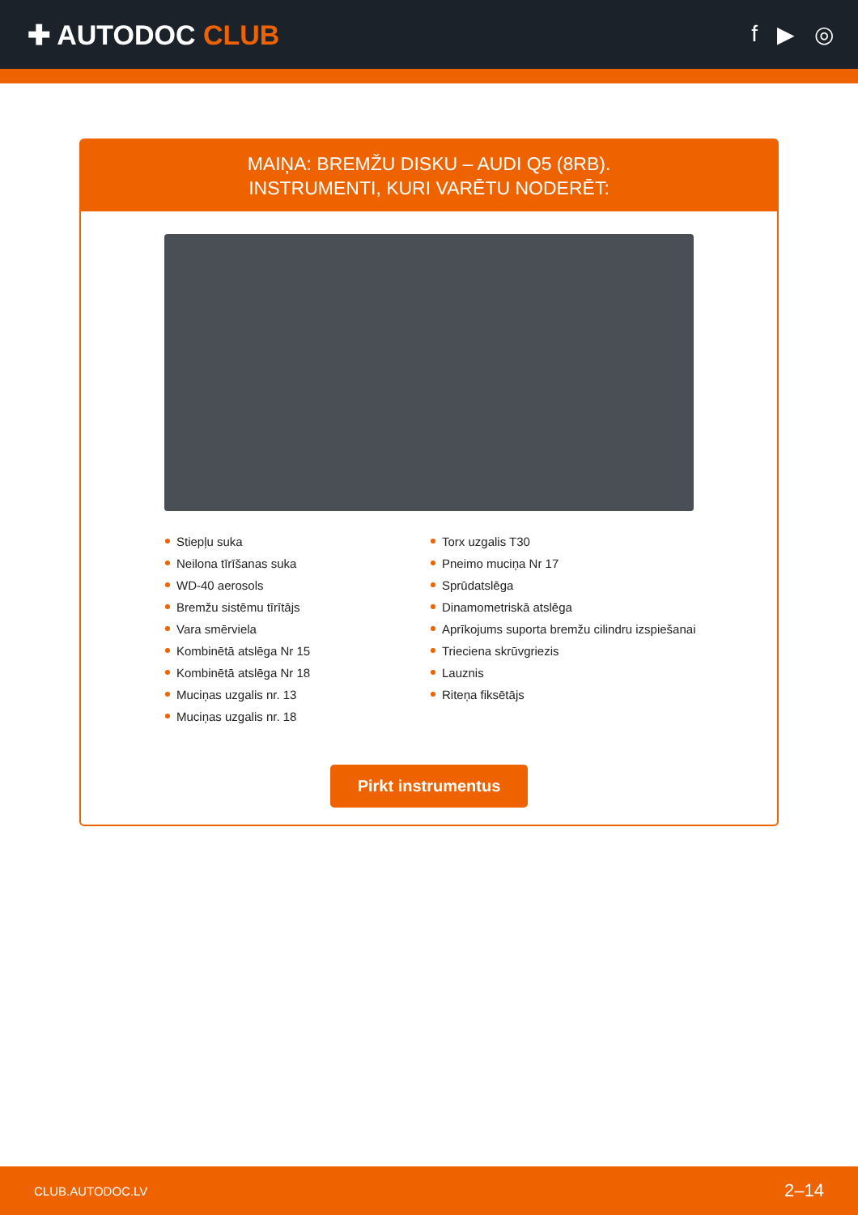✚ AUTODOC CLUB
f ▶ ◎
MAIŅA: BREMŽU DISKU – AUDI Q5 (8RB).
INSTRUMENTI, KURI VARĒTU NODERĒT:
Stiepļu suka
Neilona tīrīšanas suka
WD-40 aerosols
Bremžu sistēmu tīrītājs
Vara smērviela
Kombinētā atslēga Nr 15
Kombinētā atslēga Nr 18
Muciņas uzgalis nr. 13
Muciņas uzgalis nr. 18
Torx uzgalis T30
Pneimo muciņa Nr 17
Sprūdatslēga
Dinamometriskā atslēga
Aprīkojums suporta bremžu cilindru izspiešanai
Trieciena skrūvgriezis
Lauznis
Riteņa fiksētājs
Pirkt instrumentus
CLUB.AUTODOC.LV 2–14